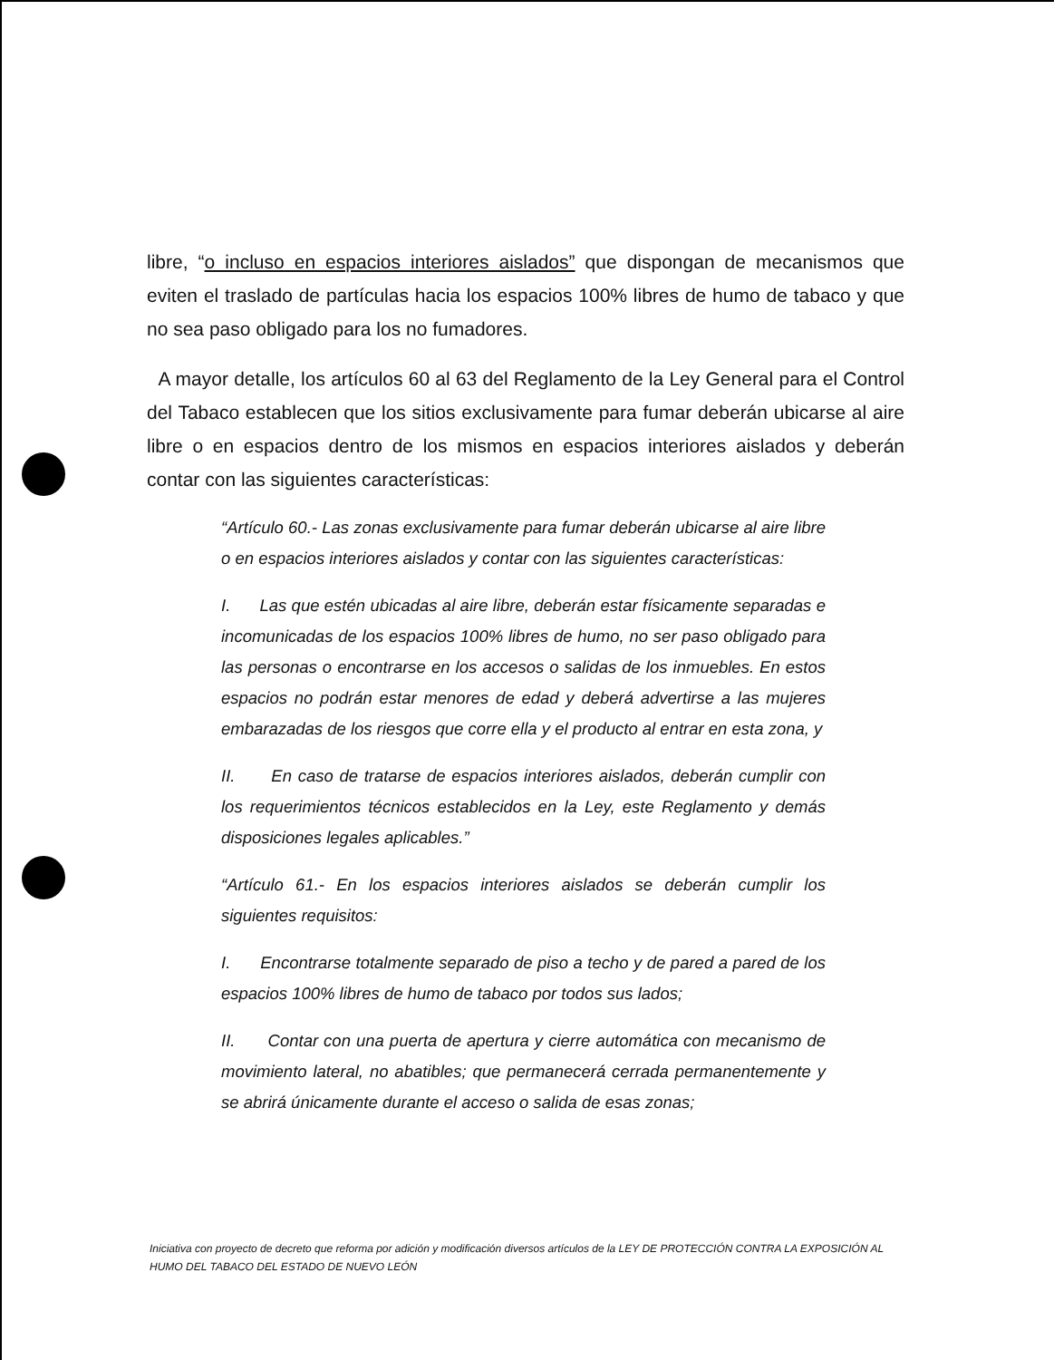libre, “o incluso en espacios interiores aislados” que dispongan de mecanismos que eviten el traslado de partículas hacia los espacios 100% libres de humo de tabaco y que no sea paso obligado para los no fumadores.
A mayor detalle, los artículos 60 al 63 del Reglamento de la Ley General para el Control del Tabaco establecen que los sitios exclusivamente para fumar deberán ubicarse al aire libre o en espacios dentro de los mismos en espacios interiores aislados y deberán contar con las siguientes características:
“Artículo 60.- Las zonas exclusivamente para fumar deberán ubicarse al aire libre o en espacios interiores aislados y contar con las siguientes características:
I. Las que estén ubicadas al aire libre, deberán estar físicamente separadas e incomunicadas de los espacios 100% libres de humo, no ser paso obligado para las personas o encontrarse en los accesos o salidas de los inmuebles. En estos espacios no podrán estar menores de edad y deberá advertirse a las mujeres embarazadas de los riesgos que corre ella y el producto al entrar en esta zona, y
II. En caso de tratarse de espacios interiores aislados, deberán cumplir con los requerimientos técnicos establecidos en la Ley, este Reglamento y demás disposiciones legales aplicables.”
“Artículo 61.- En los espacios interiores aislados se deberán cumplir los siguientes requisitos:
I. Encontrarse totalmente separado de piso a techo y de pared a pared de los espacios 100% libres de humo de tabaco por todos sus lados;
II. Contar con una puerta de apertura y cierre automática con mecanismo de movimiento lateral, no abatibles; que permanecerá cerrada permanentemente y se abrirá únicamente durante el acceso o salida de esas zonas;
Iniciativa con proyecto de decreto que reforma por adición y modificación diversos artículos de la LEY DE PROTECCIÓN CONTRA LA EXPOSICIÓN AL HUMO DEL TABACO DEL ESTADO DE NUEVO LEÓN